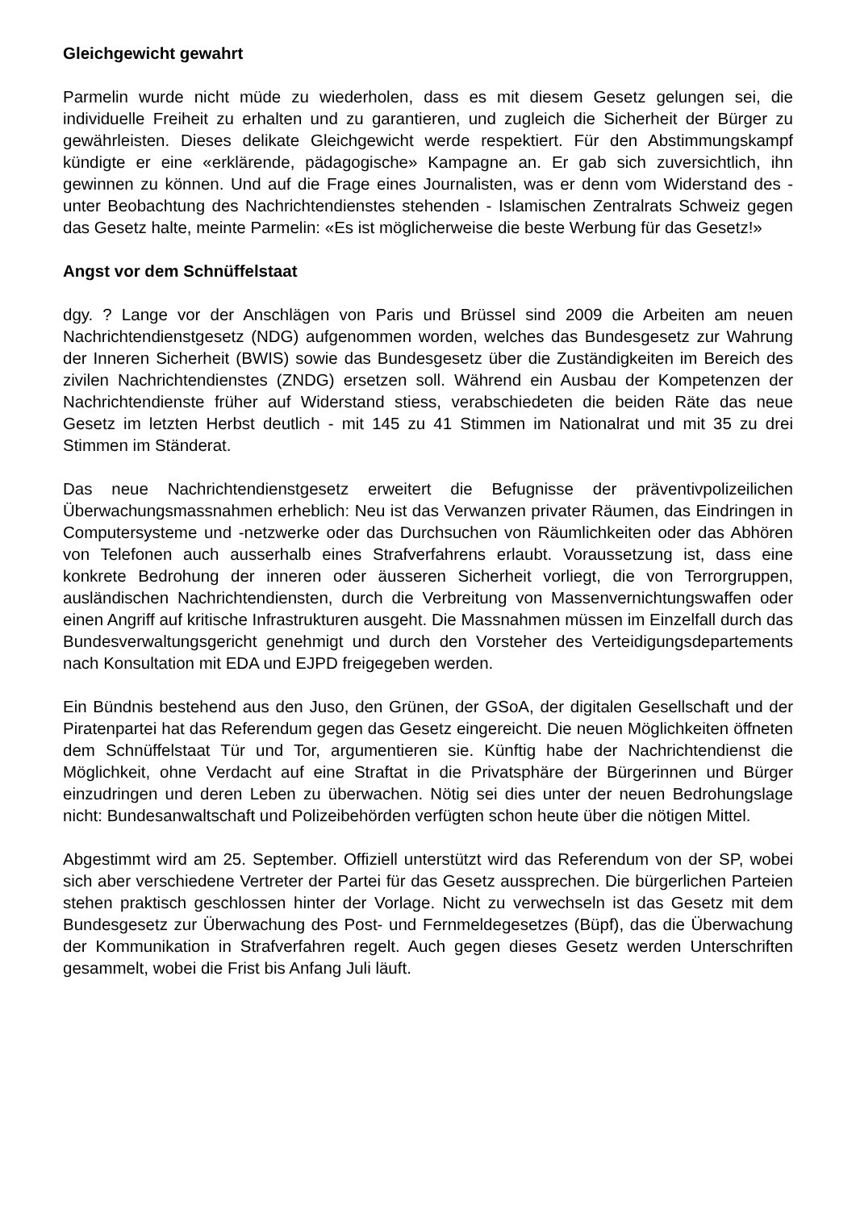Gleichgewicht gewahrt
Parmelin wurde nicht müde zu wiederholen, dass es mit diesem Gesetz gelungen sei, die individuelle Freiheit zu erhalten und zu garantieren, und zugleich die Sicherheit der Bürger zu gewährleisten. Dieses delikate Gleichgewicht werde respektiert. Für den Abstimmungskampf kündigte er eine «erklärende, pädagogische» Kampagne an. Er gab sich zuversichtlich, ihn gewinnen zu können. Und auf die Frage eines Journalisten, was er denn vom Widerstand des - unter Beobachtung des Nachrichtendienstes stehenden - Islamischen Zentralrats Schweiz gegen das Gesetz halte, meinte Parmelin: «Es ist möglicherweise die beste Werbung für das Gesetz!»
Angst vor dem Schnüffelstaat
dgy. ? Lange vor der Anschlägen von Paris und Brüssel sind 2009 die Arbeiten am neuen Nachrichtendienstgesetz (NDG) aufgenommen worden, welches das Bundesgesetz zur Wahrung der Inneren Sicherheit (BWIS) sowie das Bundesgesetz über die Zuständigkeiten im Bereich des zivilen Nachrichtendienstes (ZNDG) ersetzen soll. Während ein Ausbau der Kompetenzen der Nachrichtendienste früher auf Widerstand stiess, verabschiedeten die beiden Räte das neue Gesetz im letzten Herbst deutlich - mit 145 zu 41 Stimmen im Nationalrat und mit 35 zu drei Stimmen im Ständerat.
Das neue Nachrichtendienstgesetz erweitert die Befugnisse der präventivpolizeilichen Überwachungsmassnahmen erheblich: Neu ist das Verwanzen privater Räumen, das Eindringen in Computersysteme und -netzwerke oder das Durchsuchen von Räumlichkeiten oder das Abhören von Telefonen auch ausserhalb eines Strafverfahrens erlaubt. Voraussetzung ist, dass eine konkrete Bedrohung der inneren oder äusseren Sicherheit vorliegt, die von Terrorgruppen, ausländischen Nachrichtendiensten, durch die Verbreitung von Massenvernichtungswaffen oder einen Angriff auf kritische Infrastrukturen ausgeht. Die Massnahmen müssen im Einzelfall durch das Bundesverwaltungsgericht genehmigt und durch den Vorsteher des Verteidigungsdepartements nach Konsultation mit EDA und EJPD freigegeben werden.
Ein Bündnis bestehend aus den Juso, den Grünen, der GSoA, der digitalen Gesellschaft und der Piratenpartei hat das Referendum gegen das Gesetz eingereicht. Die neuen Möglichkeiten öffneten dem Schnüffelstaat Tür und Tor, argumentieren sie. Künftig habe der Nachrichtendienst die Möglichkeit, ohne Verdacht auf eine Straftat in die Privatsphäre der Bürgerinnen und Bürger einzudringen und deren Leben zu überwachen. Nötig sei dies unter der neuen Bedrohungslage nicht: Bundesanwaltschaft und Polizeibehörden verfügten schon heute über die nötigen Mittel.
Abgestimmt wird am 25. September. Offiziell unterstützt wird das Referendum von der SP, wobei sich aber verschiedene Vertreter der Partei für das Gesetz aussprechen. Die bürgerlichen Parteien stehen praktisch geschlossen hinter der Vorlage. Nicht zu verwechseln ist das Gesetz mit dem Bundesgesetz zur Überwachung des Post- und Fernmeldegesetzes (Büpf), das die Überwachung der Kommunikation in Strafverfahren regelt. Auch gegen dieses Gesetz werden Unterschriften gesammelt, wobei die Frist bis Anfang Juli läuft.